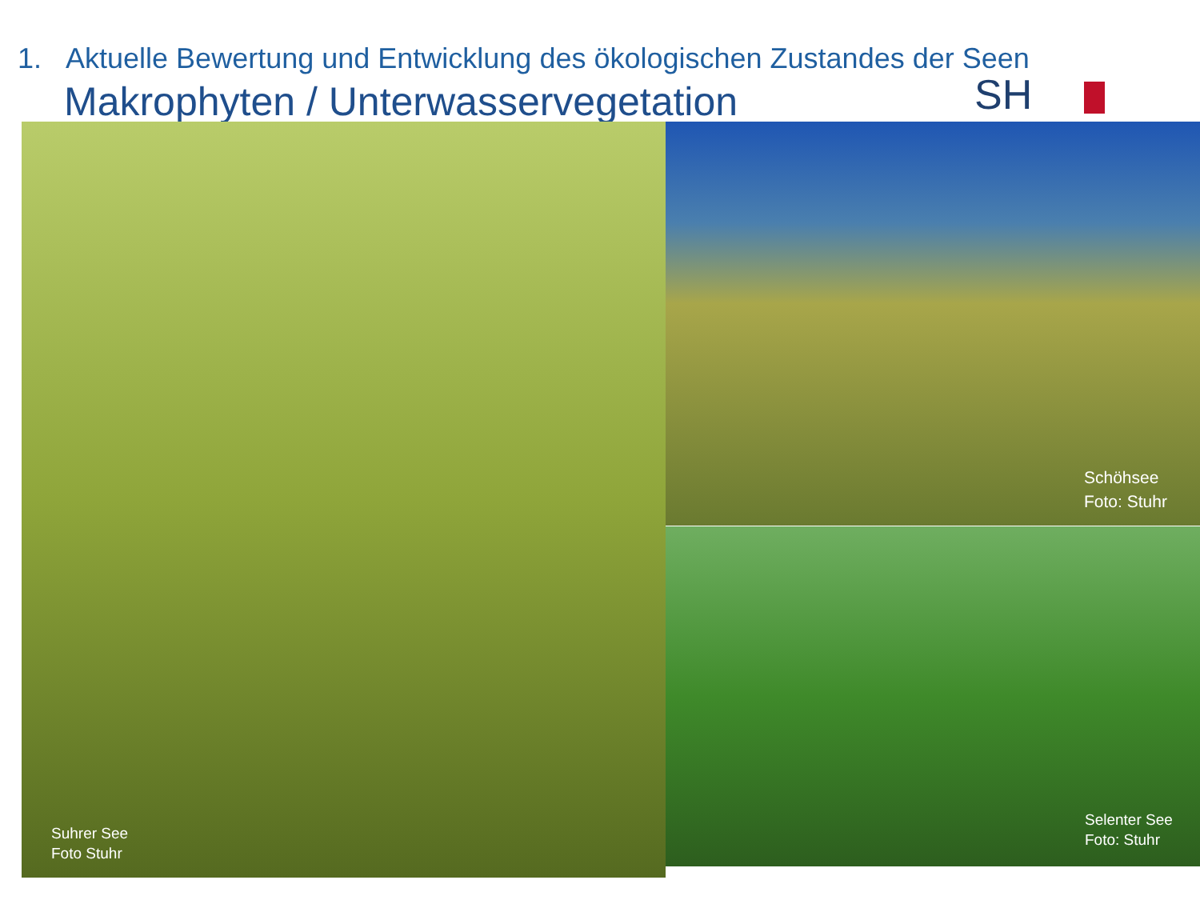1. Aktuelle Bewertung und Entwicklung des ökologischen Zustandes der Seen
Makrophyten / Unterwasservegetation
SH
Suhrer See
Foto Stuhr
Schöhsee
Foto: Stuhr
Selenter See
Foto: Stuhr